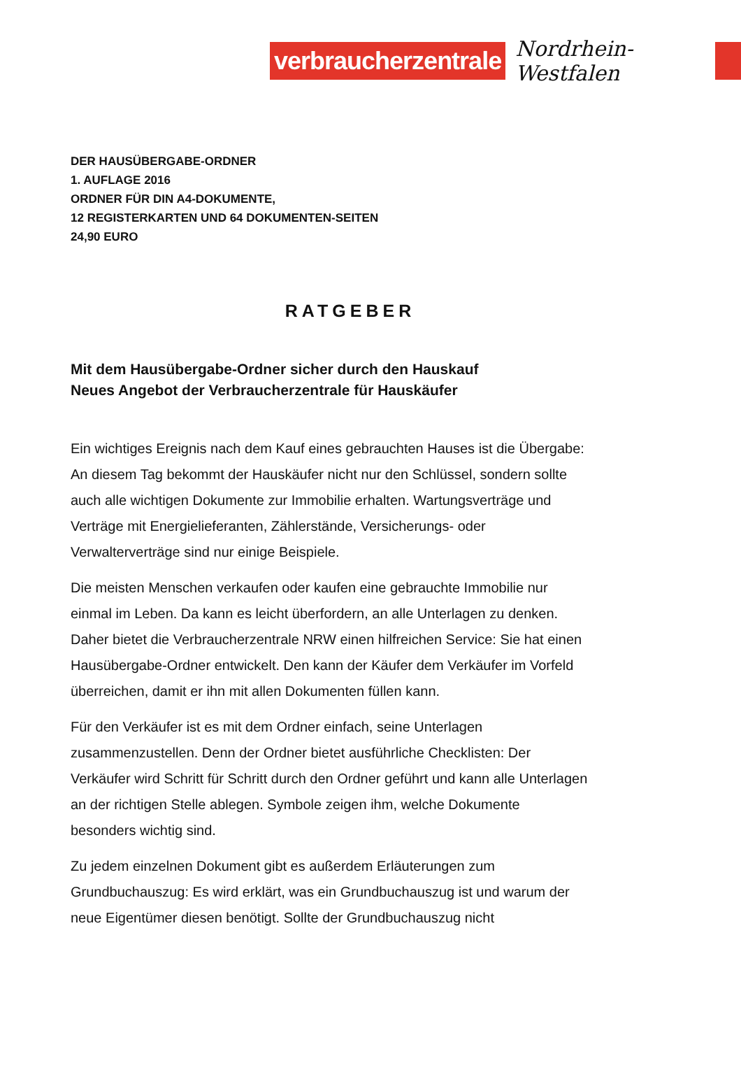verbraucherzentrale
Nordrhein-Westfalen
DER HAUSÜBERGABE-ORDNER
1. AUFLAGE 2016
ORDNER FÜR DIN A4-DOKUMENTE,
12 REGISTERKARTEN UND 64 DOKUMENTEN-SEITEN
24,90 EURO
RATGEBER
Mit dem Hausübergabe-Ordner sicher durch den Hauskauf
Neues Angebot der Verbraucherzentrale für Hauskäufer
Ein wichtiges Ereignis nach dem Kauf eines gebrauchten Hauses ist die Übergabe: An diesem Tag bekommt der Hauskäufer nicht nur den Schlüssel, sondern sollte auch alle wichtigen Dokumente zur Immobilie erhalten. Wartungsverträge und Verträge mit Energielieferanten, Zählerstände, Versicherungs- oder Verwalterverträge sind nur einige Beispiele.
Die meisten Menschen verkaufen oder kaufen eine gebrauchte Immobilie nur einmal im Leben. Da kann es leicht überfordern, an alle Unterlagen zu denken. Daher bietet die Verbraucherzentrale NRW einen hilfreichen Service: Sie hat einen Hausübergabe-Ordner entwickelt. Den kann der Käufer dem Verkäufer im Vorfeld überreichen, damit er ihn mit allen Dokumenten füllen kann.
Für den Verkäufer ist es mit dem Ordner einfach, seine Unterlagen zusammenzustellen. Denn der Ordner bietet ausführliche Checklisten: Der Verkäufer wird Schritt für Schritt durch den Ordner geführt und kann alle Unterlagen an der richtigen Stelle ablegen. Symbole zeigen ihm, welche Dokumente besonders wichtig sind.
Zu jedem einzelnen Dokument gibt es außerdem Erläuterungen zum Grundbuchauszug: Es wird erklärt, was ein Grundbuchauszug ist und warum der neue Eigentümer diesen benötigt. Sollte der Grundbuchauszug nicht